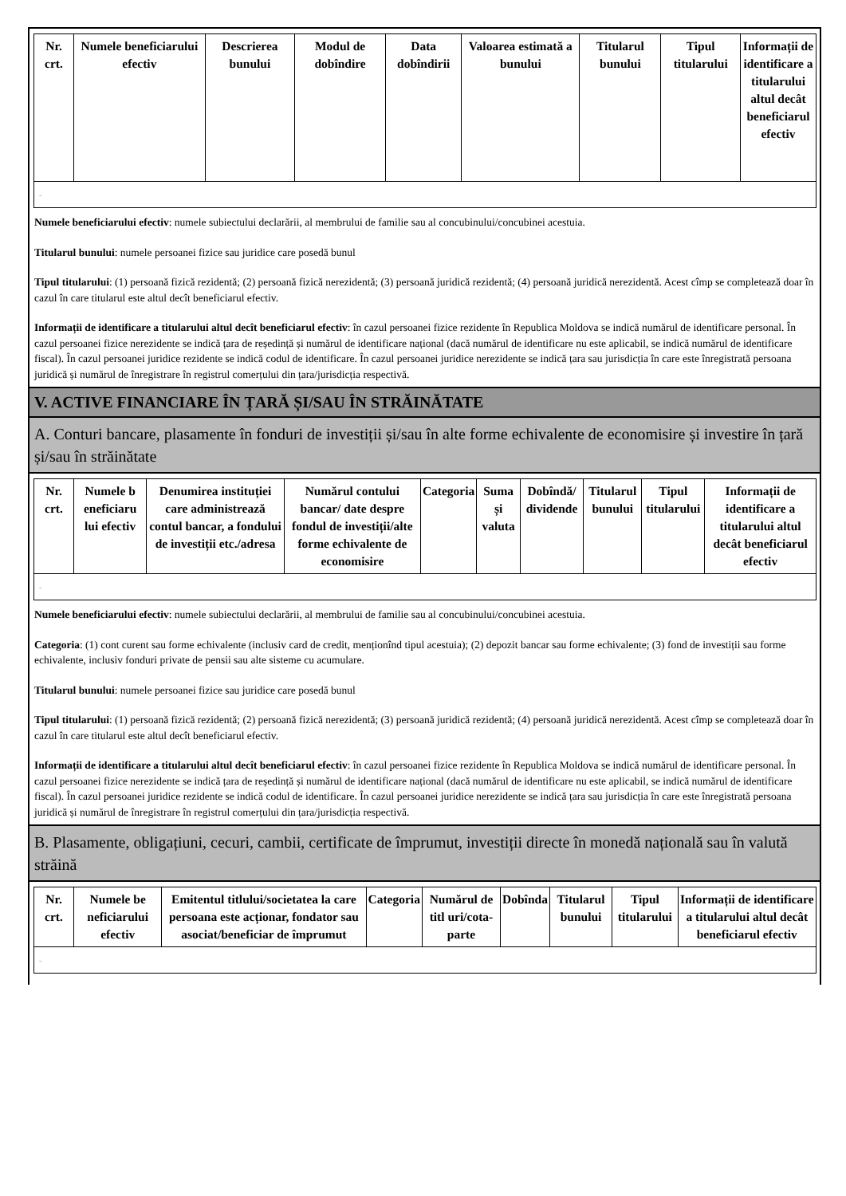| Nr. crt. | Numele beneficiarului efectiv | Descrierea bunului | Modul de dobîndire | Data dobîndirii | Valoarea estimată a bunului | Titularul bunului | Tipul titularului | Informații de identificare a titularului altul decât beneficiarul efectiv |
| --- | --- | --- | --- | --- | --- | --- | --- | --- |
| - | | | | | | | | |
Numele beneficiarului efectiv: numele subiectului declarării, al membrului de familie sau al concubinului/concubinei acestuia.
Titularul bunului: numele persoanei fizice sau juridice care posedă bunul
Tipul titularului: (1) persoană fizică rezidentă; (2) persoană fizică nerezidentă; (3) persoană juridică rezidentă; (4) persoană juridică nerezidentă. Acest cîmp se completează doar în cazul în care titularul este altul decît beneficiarul efectiv.
Informații de identificare a titularului altul decît beneficiarul efectiv: în cazul persoanei fizice rezidente în Republica Moldova se indică numărul de identificare personal. În cazul persoanei fizice nerezidente se indică țara de reședință și numărul de identificare național (dacă numărul de identificare nu este aplicabil, se indică numărul de identificare fiscal). În cazul persoanei juridice rezidente se indică codul de identificare. În cazul persoanei juridice nerezidente se indică țara sau jurisdicția în care este înregistrată persoana juridică și numărul de înregistrare în registrul comerțului din țara/jurisdicția respectivă.
V. ACTIVE FINANCIARE ÎN ȚARĂ ȘI/SAU ÎN STRĂINĂTATE
A. Conturi bancare, plasamente în fonduri de investiții și/sau în alte forme echivalente de economisire și investire în țară și/sau în străinătate
| Nr. crt. | Numele b eneficiaru lui efectiv | Denumirea instituției care administrează contul bancar, a fondului de investiții etc./adresa | Numărul contului bancar/ date despre fondul de investiții/alte forme echivalente de economisire | Categoria | Suma și valuta | Dobîndă/ dividende | Titularul bunului | Tipul titularului | Informații de identificare a titularului altul decât beneficiarul efectiv |
| --- | --- | --- | --- | --- | --- | --- | --- | --- | --- |
| - | | | | | | | | | |
Numele beneficiarului efectiv: numele subiectului declarării, al membrului de familie sau al concubinului/concubinei acestuia.
Categoria: (1) cont curent sau forme echivalente (inclusiv card de credit, menționînd tipul acestuia); (2) depozit bancar sau forme echivalente; (3) fond de investiții sau forme echivalente, inclusiv fonduri private de pensii sau alte sisteme cu acumulare.
Titularul bunului: numele persoanei fizice sau juridice care posedă bunul
Tipul titularului: (1) persoană fizică rezidentă; (2) persoană fizică nerezidentă; (3) persoană juridică rezidentă; (4) persoană juridică nerezidentă. Acest cîmp se completează doar în cazul în care titularul este altul decît beneficiarul efectiv.
Informații de identificare a titularului altul decît beneficiarul efectiv: în cazul persoanei fizice rezidente în Republica Moldova se indică numărul de identificare personal. În cazul persoanei fizice nerezidente se indică țara de reședință și numărul de identificare național (dacă numărul de identificare nu este aplicabil, se indică numărul de identificare fiscal). În cazul persoanei juridice rezidente se indică codul de identificare. În cazul persoanei juridice nerezidente se indică țara sau jurisdicția în care este înregistrată persoana juridică și numărul de înregistrare în registrul comerțului din țara/jurisdicția respectivă.
B. Plasamente, obligațiuni, cecuri, cambii, certificate de împrumut, investiții directe în monedă națională sau în valută străină
| Nr. crt. | Numele be neficiarului efectiv | Emitentul titlului/societatea la care persoana este acționar, fondator sau asociat/beneficiar de împrumut | Categoria | Numărul de titl uri/cota-parte | Dobînda | Titularul bunului | Tipul titularului | Informații de identificare a titularului altul decât beneficiarul efectiv |
| --- | --- | --- | --- | --- | --- | --- | --- | --- |
| - | | | | | | | | |